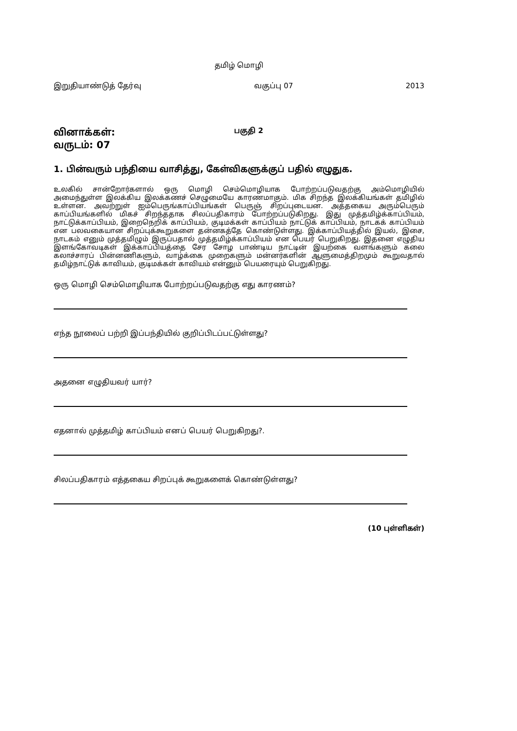தமிழ் மொழி
இறுதியாண்டுத் தேர்வு வகுப்பு 07 2013
வினாக்கள்:
வருடம்: 07
பகுதி 2
1. பின்வரும் பந்தியை வாசித்து, கேள்விகளுக்குப் பதில் எழுதுக.
உலகில் சான்றோர்களால் ஒரு மொழி செம்மொழியாக போற்றப்படுவதற்கு அம்மொழியில் அமைந்துள்ள இலக்கிய இலக்கணச் செழுமையே காரணமாகும். மிக சிறந்த இலக்கியங்கள் தமிழில் உள்ளன. அவற்றுள் ஐம்பெருங்காப்பியங்கள் பெருஞ் சிறப்புடையன. அத்தகைய அரும்பெரும் காப்பியங்களில் மிகச் சிறந்ததாக சிலப்பதிகாரம் போற்றப்படுகிறது. இது முத்தமிழ்க்காப்பியம், நாட்டுக்காப்பியம், இறைநெறிக் காப்பியம், குடிமக்கள் காப்பியம் நாட்டுக் காப்பியம், நாடகக் காப்பியம் என பலவகையான சிறப்புக்கூறுகளை தன்னகத்தே கொண்டுள்ளது. இக்காப்பியத்தில் இயல், இசை, நாடகம் எனும் முத்தமிழும் இருப்பதால் முத்தமிழ்க்காப்பியம் என பெயர் பெறுகிறது. இதனை எழுதிய இளங்கோவடிகள் இக்காப்பியத்தை சேர சோழ பாண்டிய நாட்டின் இயற்கை வளங்களும் கலை கலாச்சாரப் பின்னணிகளும், வாழ்க்கை முறைகளும் மன்னர்களின் ஆளுமைத்திறமும் கூறுவதால் தமிழ்நாட்டுக் காவியம், குடிமக்கள் காவியம் என்னும் பெயரையும் பெறுகிறது.
ஒரு மொழி செம்மொழியாக போற்றப்படுவதற்கு எது காரணம்?
எந்த நூலைப் பற்றி இப்பந்தியில் குறிப்பிடப்பட்டுள்ளது?
அதனை எழுதியவர் யார்?
எதனால் முத்தமிழ் காப்பியம் எனப் பெயர் பெறுகிறது?.
சிலப்பதிகாரம் எத்தகைய சிறப்புக் கூறுகளைக் கொண்டுள்ளது?
(10 புள்ளிகள்)